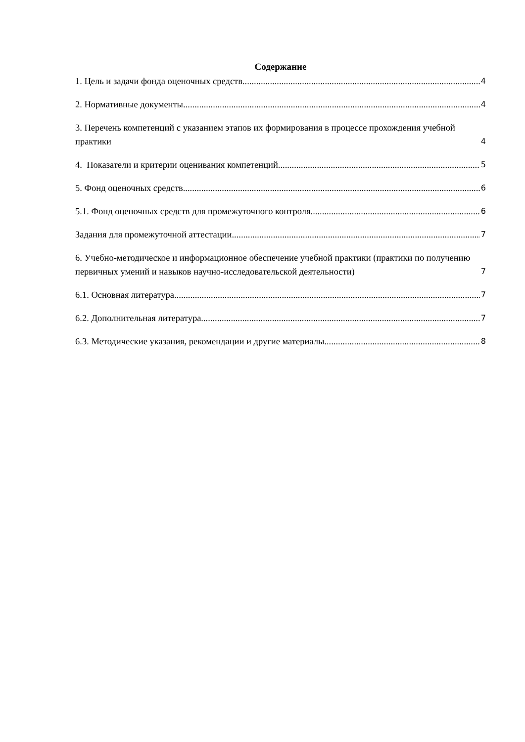Содержание
1. Цель и задачи фонда оценочных средств 4
2. Нормативные документы 4
3. Перечень компетенций с указанием этапов их формирования в процессе прохождения учебной практики 4
4. Показатели и критерии оценивания компетенций 5
5. Фонд оценочных средств 6
5.1. Фонд оценочных средств для промежуточного контроля 6
Задания для промежуточной аттестации 7
6. Учебно-методическое и информационное обеспечение учебной практики (практики по получению первичных умений и навыков научно-исследовательской деятельности) 7
6.1. Основная литература 7
6.2. Дополнительная литература 7
6.3. Методические указания, рекомендации и другие материалы 8